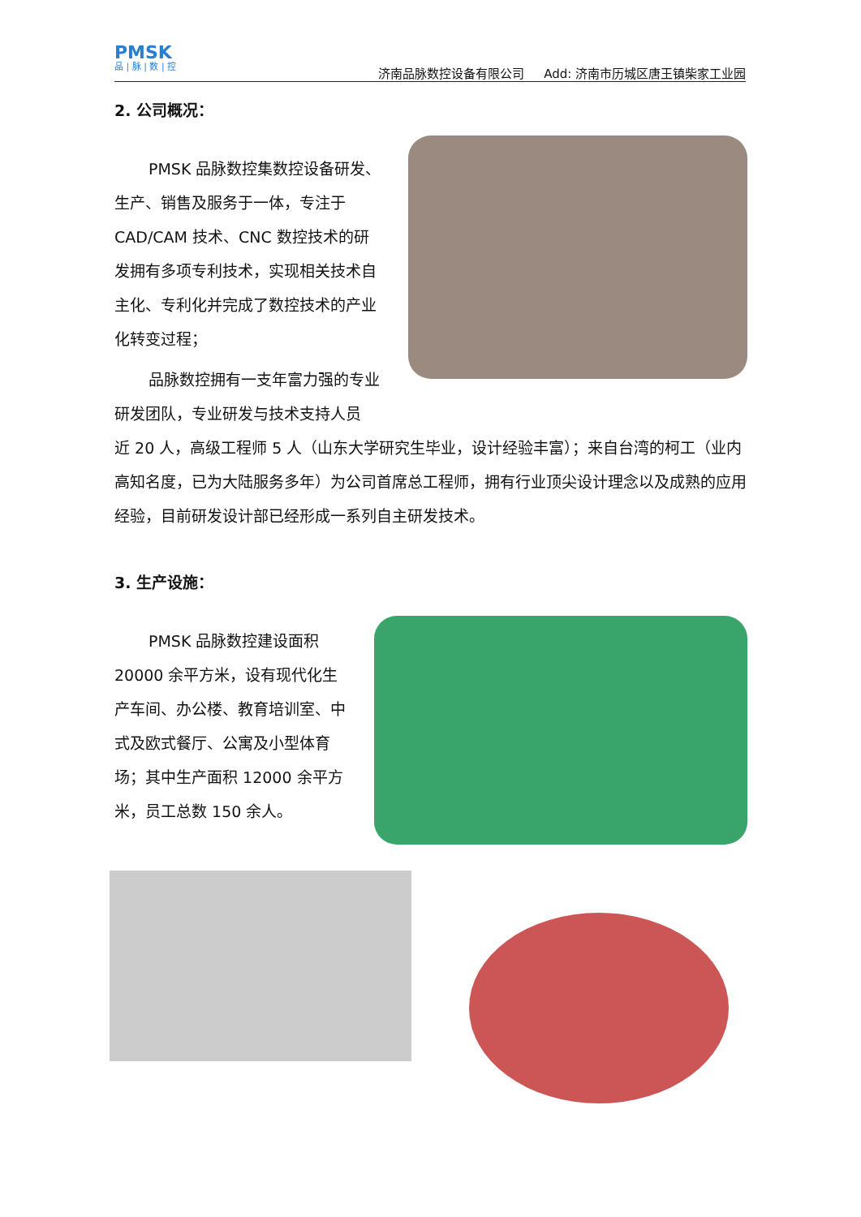PMSK
品 | 脉 | 数 | 控
济南品脉数控设备有限公司 Add: 济南市历城区唐王镇柴家工业园
2. 公司概况：
PMSK 品脉数控集数控设备研发、生产、销售及服务于一体，专注于 CAD/CAM 技术、CNC 数控技术的研发拥有多项专利技术，实现相关技术自主化、专利化并完成了数控技术的产业化转变过程；
品脉数控拥有一支年富力强的专业研发团队，专业研发与技术支持人员
近 20 人，高级工程师 5 人（山东大学研究生毕业，设计经验丰富）；来自台湾的柯工（业内高知名度，已为大陆服务多年）为公司首席总工程师，拥有行业顶尖设计理念以及成熟的应用经验，目前研发设计部已经形成一系列自主研发技术。
3. 生产设施：
PMSK 品脉数控建设面积 20000 余平方米，设有现代化生产车间、办公楼、教育培训室、中式及欧式餐厅、公寓及小型体育场；其中生产面积 12000 余平方米，员工总数 150 余人。